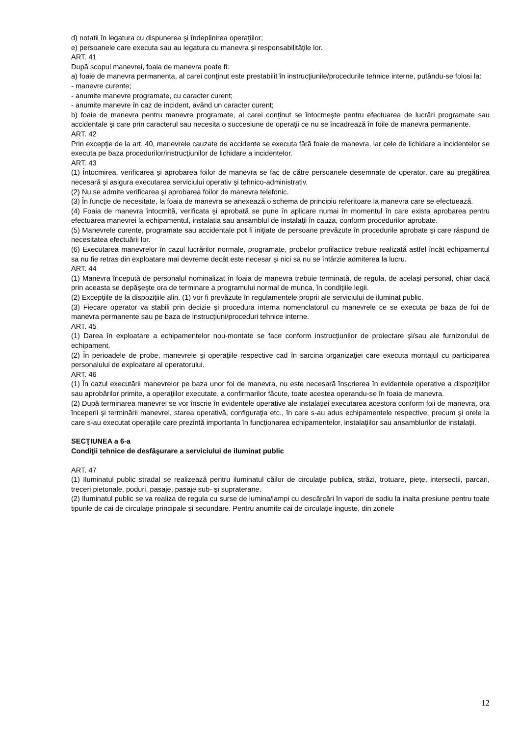d) notatii în legatura cu dispunerea şi îndeplinirea operaţiilor;
e) persoanele care executa sau au legatura cu manevra şi responsabilităţile lor.
ART. 41
După scopul manevrei, foaia de manevra poate fi:
a) foaie de manevra permanenta, al carei conţinut este prestabilit în instrucţiunile/procedurile tehnice interne, putându-se folosi la:
- manevre curente;
- anumite manevre programate, cu caracter curent;
- anumite manevre în caz de incident, având un caracter curent;
b) foaie de manevra pentru manevre programate, al carei conţinut se întocmeşte pentru efectuarea de lucrări programate sau accidentale şi care prin caracterul sau necesita o succesiune de operaţii ce nu se încadrează în foile de manevra permanente.
ART. 42
Prin excepţie de la art. 40, manevrele cauzate de accidente se executa fără foaie de manevra, iar cele de lichidare a incidentelor se executa pe baza procedurilor/instrucţiunilor de lichidare a incidentelor.
ART. 43
(1) Întocmirea, verificarea şi aprobarea foilor de manevra se fac de către persoanele desemnate de operator, care au pregătirea necesară şi asigura executarea serviciului operativ şi tehnico-administrativ.
(2) Nu se admite verificarea şi aprobarea foilor de manevra telefonic.
(3) În funcţie de necesitate, la foaia de manevra se anexează o schema de principiu referitoare la manevra care se efectuează.
(4) Foaia de manevra întocmită, verificata şi aprobată se pune în aplicare numai în momentul în care exista aprobarea pentru efectuarea manevrei la echipamentul, instalatia sau ansamblul de instalaţii în cauza, conform procedurilor aprobate.
(5) Manevrele curente, programate sau accidentale pot fi iniţiate de persoane prevăzute în procedurile aprobate şi care răspund de necesitatea efectuării lor.
(6) Executarea manevrelor în cazul lucrărilor normale, programate, probelor profilactice trebuie realizată astfel încât echipamentul sa nu fie retras din exploatare mai devreme decât este necesar şi nici sa nu se întârzie admiterea la lucru.
ART. 44
(1) Manevra începută de personalul nominalizat în foaia de manevra trebuie terminată, de regula, de acelaşi personal, chiar dacă prin aceasta se depăşeşte ora de terminare a programului normal de munca, în condiţiile legii.
(2) Excepţiile de la dispoziţiile alin. (1) vor fi prevăzute în regulamentele proprii ale serviciului de iluminat public.
(3) Fiecare operator va stabili prin decizie şi procedura interna nomenclatorul cu manevrele ce se executa pe baza de foi de manevra permanente sau pe baza de instrucţiuni/proceduri tehnice interne.
ART. 45
(1) Darea în exploatare a echipamentelor nou-montate se face conform instrucţiunilor de proiectare şi/sau ale furnizorului de echipament.
(2) În perioadele de probe, manevrele şi operaţiile respective cad în sarcina organizaţiei care executa montajul cu participarea personalului de exploatare al operatorului.
ART. 46
(1) În cazul executării manevrelor pe baza unor foi de manevra, nu este necesară înscrierea în evidentele operative a dispoziţiilor sau aprobărilor primite, a operaţiilor executate, a confirmarilor făcute, toate acestea operandu-se în foaia de manevra.
(2) După terminarea manevrei se vor înscrie în evidentele operative ale instalaţiei executarea acestora conform foii de manevra, ora începerii şi terminării manevrei, starea operativă, configuraţia etc., în care s-au adus echipamentele respective, precum şi orele la care s-au executat operaţiile care prezintă importanta în funcţionarea echipamentelor, instalaţiilor sau ansamblurilor de instalaţii.
SECŢIUNEA a 6-a
Condiţii tehnice de desfăşurare a serviciului de iluminat public
ART. 47
(1) Iluminatul public stradal se realizează pentru iluminatul căilor de circulaţie publica, străzi, trotuare, pieţe, intersectii, parcari, treceri pietonale, poduri, pasaje, pasaje sub- şi supraterane.
(2) Iluminatul public se va realiza de regula cu surse de lumina/lampi cu descărcări în vapori de sodiu la inalta presiune pentru toate tipurile de cai de circulaţie principale şi secundare. Pentru anumite cai de circulaţie inguste, din zonele
12